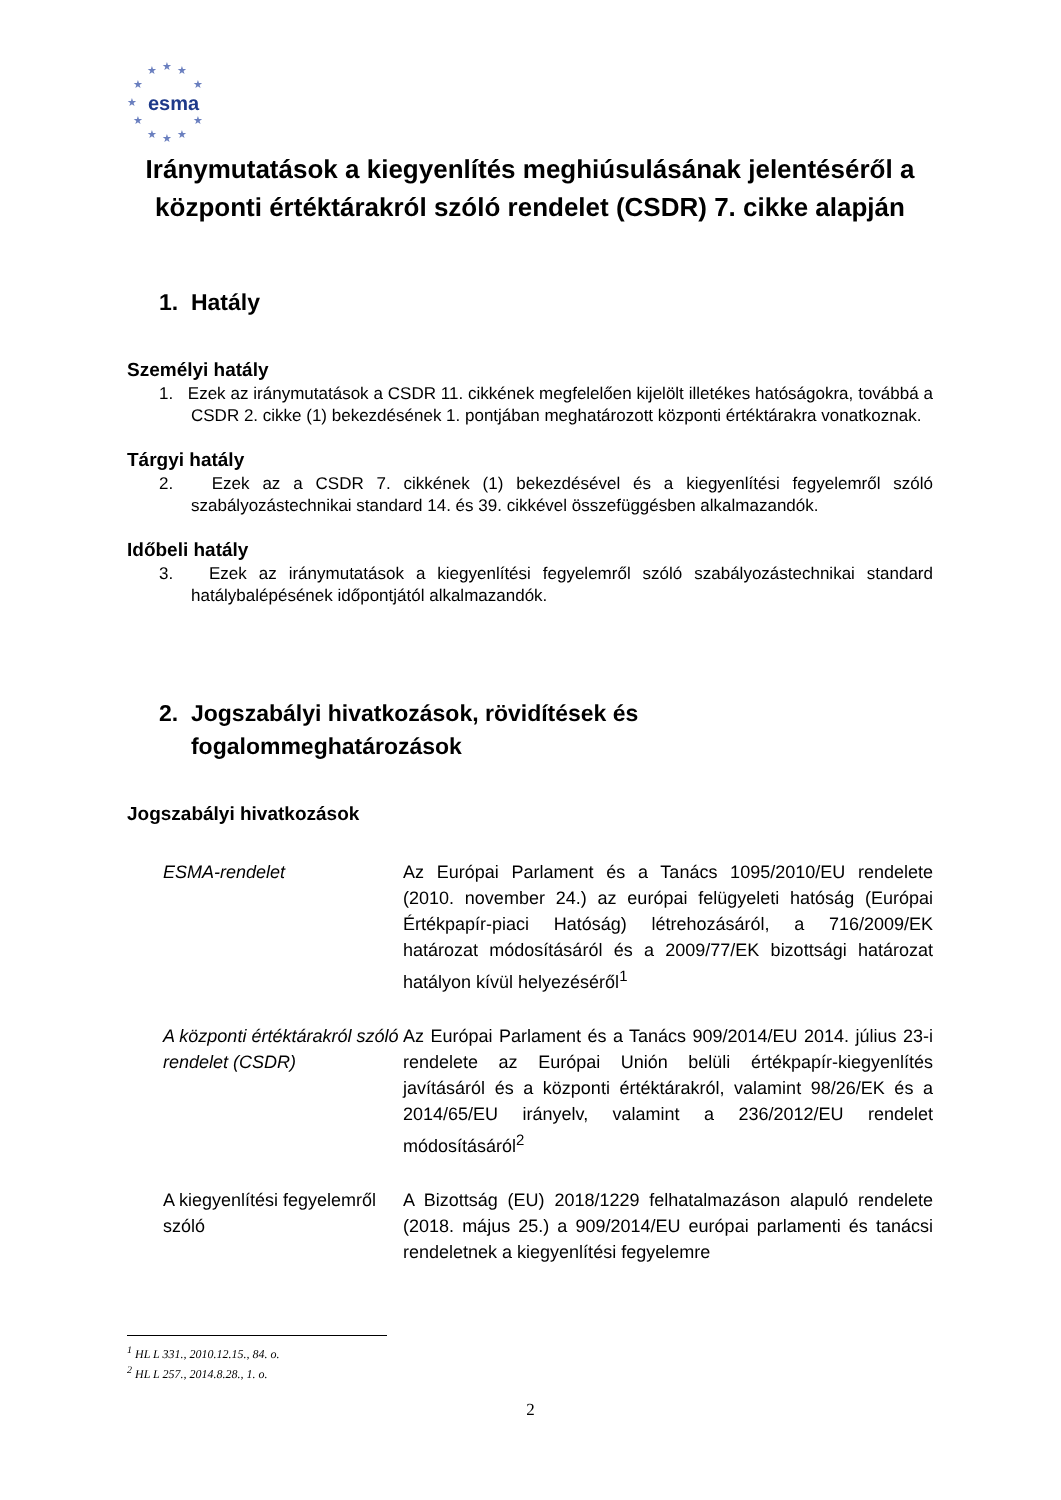★
★
★
★
★
★
★
★
★
★
★
esma
Iránymutatások a kiegyenlítés meghiúsulásának jelentéséről a központi értéktárakról szóló rendelet (CSDR) 7. cikke alapján
1. Hatály
Személyi hatály
1. Ezek az iránymutatások a CSDR 11. cikkének megfelelően kijelölt illetékes hatóságokra, továbbá a CSDR 2. cikke (1) bekezdésének 1. pontjában meghatározott központi értéktárakra vonatkoznak.
Tárgyi hatály
2. Ezek az a CSDR 7. cikkének (1) bekezdésével és a kiegyenlítési fegyelemről szóló szabályozástechnikai standard 14. és 39. cikkével összefüggésben alkalmazandók.
Időbeli hatály
3. Ezek az iránymutatások a kiegyenlítési fegyelemről szóló szabályozástechnikai standard hatálybalépésének időpontjától alkalmazandók.
2. Jogszabályi hivatkozások, rövidítések és
fogalommeghatározások
Jogszabályi hivatkozások
| ESMA-rendelet | Az Európai Parlament és a Tanács 1095/2010/EU rendelete (2010. november 24.) az európai felügyeleti hatóság (Európai Értékpapír-piaci Hatóság) létrehozásáról, a 716/2009/EK határozat módosításáról és a 2009/77/EK bizottsági határozat hatályon kívül helyezéséről<sup>1</sup> |
| A központi értéktárakról szóló rendelet (CSDR) | Az Európai Parlament és a Tanács 909/2014/EU 2014. július 23-i rendelete az Európai Unión belüli értékpapír-kiegyenlítés javításáról és a központi értéktárakról, valamint 98/26/EK és a 2014/65/EU irányelv, valamint a 236/2012/EU rendelet módosításáról<sup>2</sup> |
| A kiegyenlítési fegyelemről szóló | A Bizottság (EU) 2018/1229 felhatalmazáson alapuló rendelete (2018. május 25.) a 909/2014/EU európai parlamenti és tanácsi rendeletnek a kiegyenlítési fegyelemre |
<sup>1</sup> HL L 331., 2010.12.15., 84. o.
<sup>2</sup> HL L 257., 2014.8.28., 1. o.
2